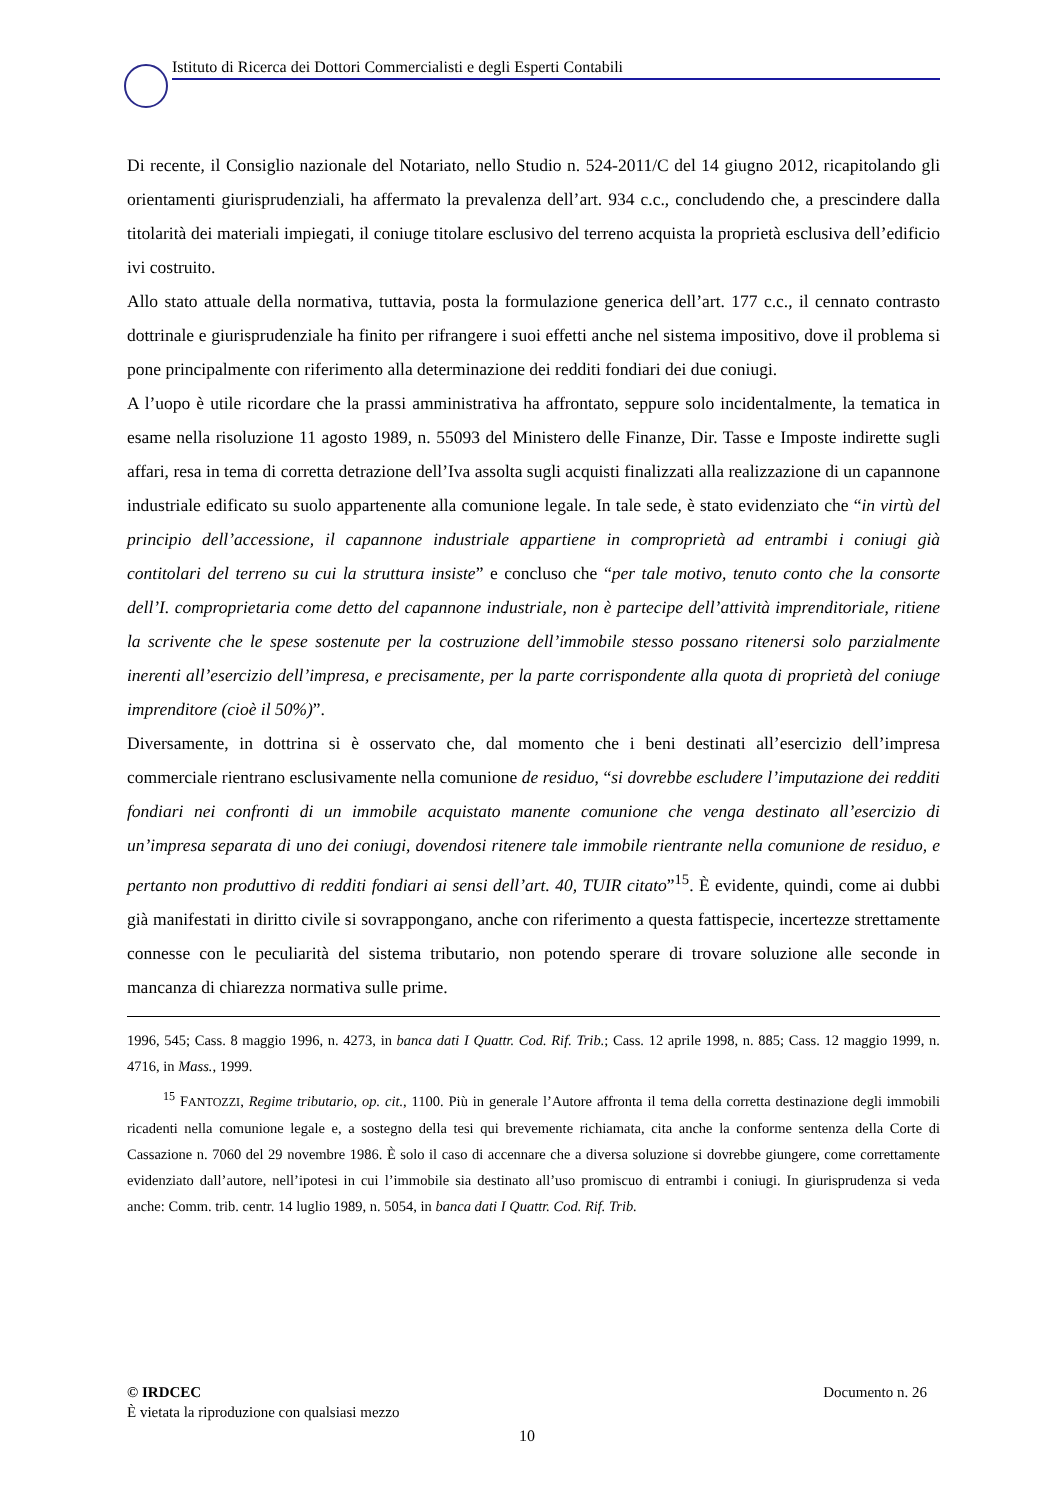Istituto di Ricerca dei Dottori Commercialisti e degli Esperti Contabili
Di recente, il Consiglio nazionale del Notariato, nello Studio n. 524-2011/C del 14 giugno 2012, ricapitolando gli orientamenti giurisprudenziali, ha affermato la prevalenza dell’art. 934 c.c., concludendo che, a prescindere dalla titolarità dei materiali impiegati, il coniuge titolare esclusivo del terreno acquista la proprietà esclusiva dell’edificio ivi costruito.
Allo stato attuale della normativa, tuttavia, posta la formulazione generica dell’art. 177 c.c., il cennato contrasto dottrinale e giurisprudenziale ha finito per rifrangere i suoi effetti anche nel sistema impositivo, dove il problema si pone principalmente con riferimento alla determinazione dei redditi fondiari dei due coniugi.
A l’uopo è utile ricordare che la prassi amministrativa ha affrontato, seppure solo incidentalmente, la tematica in esame nella risoluzione 11 agosto 1989, n. 55093 del Ministero delle Finanze, Dir. Tasse e Imposte indirette sugli affari, resa in tema di corretta detrazione dell’Iva assolta sugli acquisti finalizzati alla realizzazione di un capannone industriale edificato su suolo appartenente alla comunione legale. In tale sede, è stato evidenziato che “in virtù del principio dell’accessione, il capannone industriale appartiene in comproprietà ad entrambi i coniugi già contitolari del terreno su cui la struttura insiste” e concluso che “per tale motivo, tenuto conto che la consorte dell’I. comproprietaria come detto del capannone industriale, non è partecipe dell’attività imprenditoriale, ritiene la scrivente che le spese sostenute per la costruzione dell’immobile stesso possano ritenersi solo parzialmente inerenti all’esercizio dell’impresa, e precisamente, per la parte corrispondente alla quota di proprietà del coniuge imprenditore (cioè il 50%)”.
Diversamente, in dottrina si è osservato che, dal momento che i beni destinati all’esercizio dell’impresa commerciale rientrano esclusivamente nella comunione de residuo, “si dovrebbe escludere l’imputazione dei redditi fondiari nei confronti di un immobile acquistato manente comunione che venga destinato all’esercizio di un’impresa separata di uno dei coniugi, dovendosi ritenere tale immobile rientrante nella comunione de residuo, e pertanto non produttivo di redditi fondiari ai sensi dell’art. 40, TUIR citato”<sup>15</sup>. È evidente, quindi, come ai dubbi già manifestati in diritto civile si sovrappongano, anche con riferimento a questa fattispecie, incertezze strettamente connesse con le peculiarità del sistema tributario, non potendo sperare di trovare soluzione alle seconde in mancanza di chiarezza normativa sulle prime.
1996, 545; Cass. 8 maggio 1996, n. 4273, in banca dati I Quattr. Cod. Rif. Trib.; Cass. 12 aprile 1998, n. 885; Cass. 12 maggio 1999, n. 4716, in Mass., 1999.
<sup>15</sup> FANTOZZI, Regime tributario, op. cit., 1100. Più in generale l’Autore affronta il tema della corretta destinazione degli immobili ricadenti nella comunione legale e, a sostegno della tesi qui brevemente richiamata, cita anche la conforme sentenza della Corte di Cassazione n. 7060 del 29 novembre 1986. È solo il caso di accennare che a diversa soluzione si dovrebbe giungere, come correttamente evidenziato dall’autore, nell’ipotesi in cui l’immobile sia destinato all’uso promiscuo di entrambi i coniugi. In giurisprudenza si veda anche: Comm. trib. centr. 14 luglio 1989, n. 5054, in banca dati I Quattr. Cod. Rif. Trib.
© IRDCEC Documento n. 26
È vietata la riproduzione con qualsiasi mezzo
10